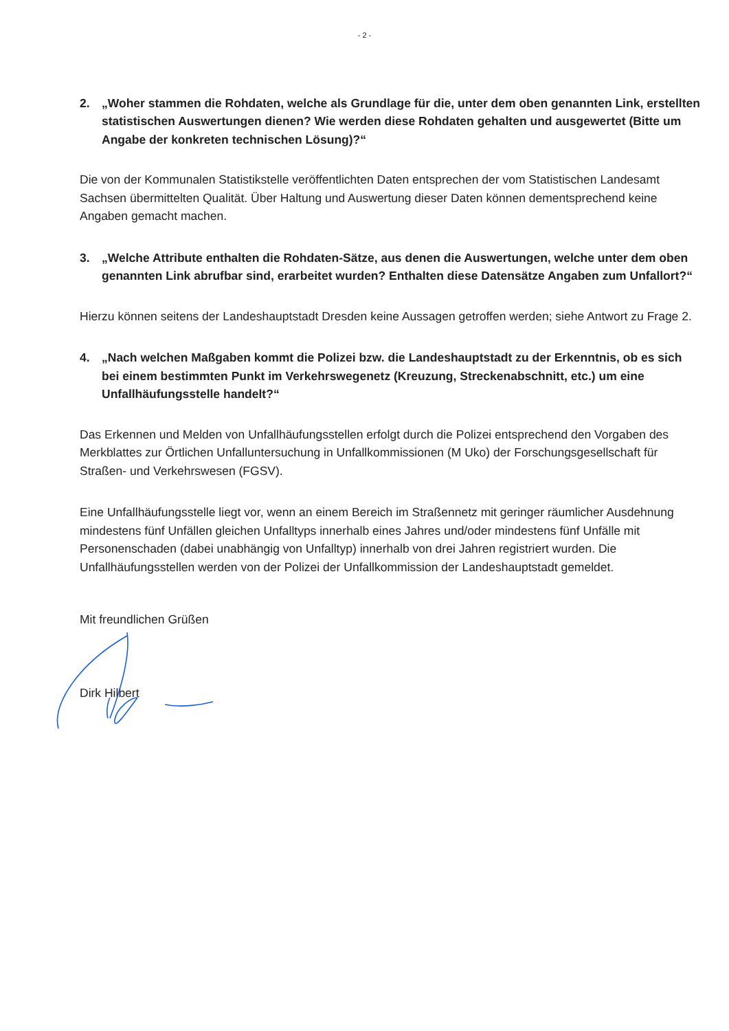- 2 -
2. „Woher stammen die Rohdaten, welche als Grundlage für die, unter dem oben genannten Link, erstellten statistischen Auswertungen dienen? Wie werden diese Rohdaten gehalten und ausgewertet (Bitte um Angabe der konkreten technischen Lösung)?“
Die von der Kommunalen Statistikstelle veröffentlichten Daten entsprechen der vom Statistischen Landesamt Sachsen übermittelten Qualität. Über Haltung und Auswertung dieser Daten können dementsprechend keine Angaben gemacht machen.
3. „Welche Attribute enthalten die Rohdaten-Sätze, aus denen die Auswertungen, welche unter dem oben genannten Link abrufbar sind, erarbeitet wurden? Enthalten diese Datensätze Angaben zum Unfallort?“
Hierzu können seitens der Landeshauptstadt Dresden keine Aussagen getroffen werden; siehe Antwort zu Frage 2.
4. „Nach welchen Maßgaben kommt die Polizei bzw. die Landeshauptstadt zu der Erkenntnis, ob es sich bei einem bestimmten Punkt im Verkehrswegenetz (Kreuzung, Streckenabschnitt, etc.) um eine Unfallhäufungsstelle handelt?“
Das Erkennen und Melden von Unfallhäufungsstellen erfolgt durch die Polizei entsprechend den Vorgaben des Merkblattes zur Örtlichen Unfalluntersuchung in Unfallkommissionen (M Uko) der Forschungsgesellschaft für Straßen- und Verkehrswesen (FGSV).
Eine Unfallhäufungsstelle liegt vor, wenn an einem Bereich im Straßennetz mit geringer räumlicher Ausdehnung mindestens fünf Unfällen gleichen Unfalltyps innerhalb eines Jahres und/oder mindestens fünf Unfälle mit Personenschaden (dabei unabhängig von Unfalltyp) innerhalb von drei Jahren registriert wurden. Die Unfallhäufungsstellen werden von der Polizei der Unfallkommission der Landeshauptstadt gemeldet.
Mit freundlichen Grüßen
Dirk Hilbert